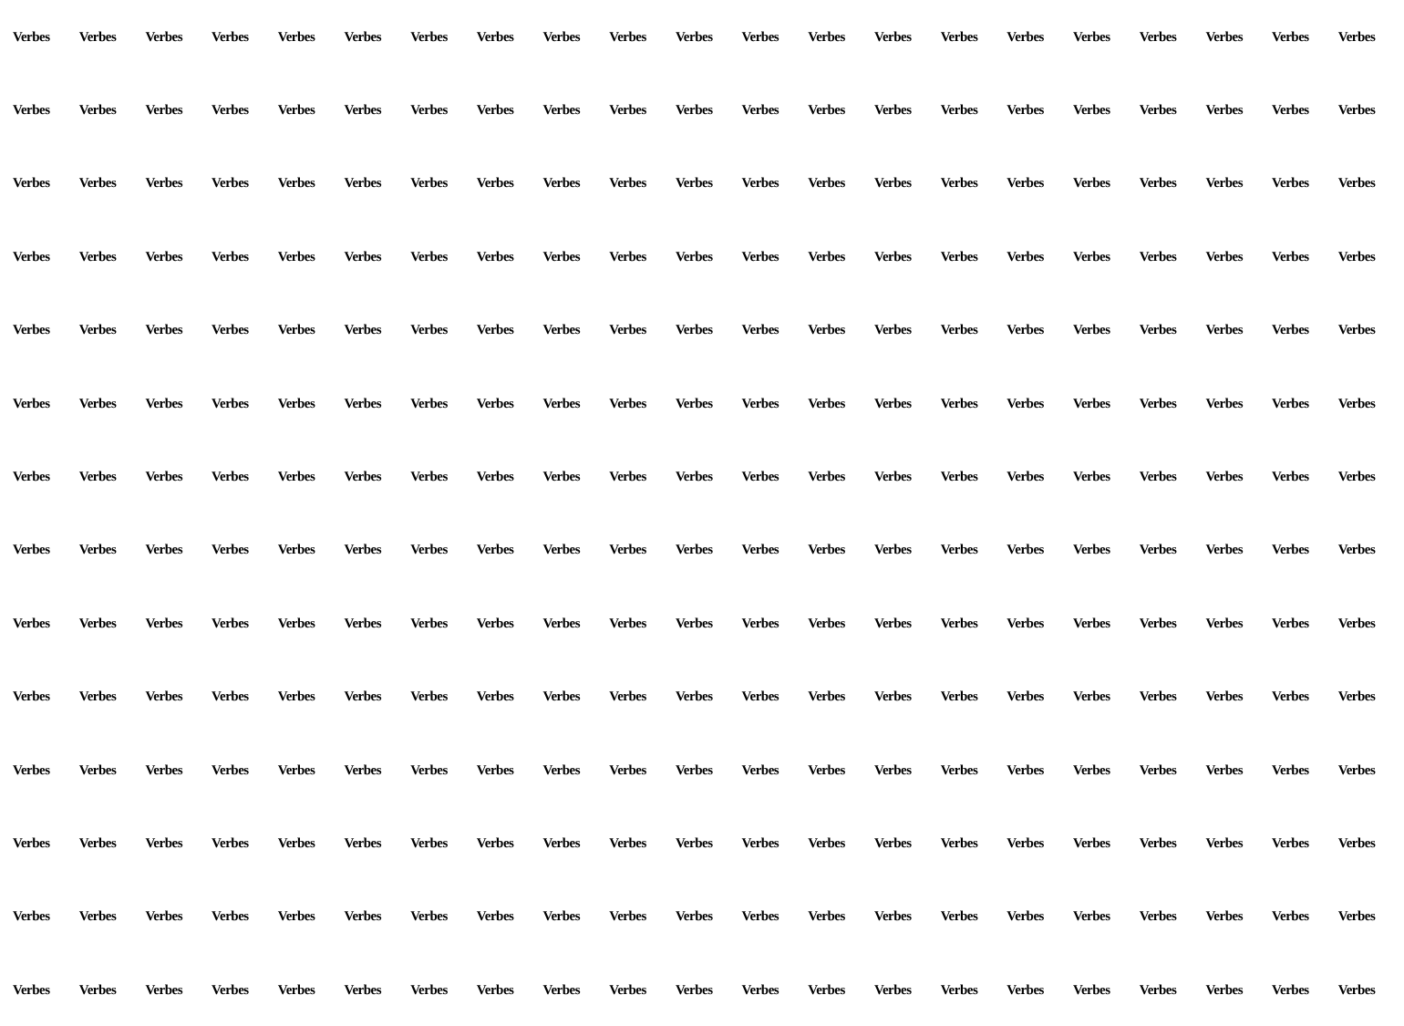Verbes Verbes Verbes Verbes Verbes Verbes Verbes Verbes Verbes Verbes Verbes Verbes Verbes Verbes Verbes Verbes Verbes Verbes Verbes Verbes Verbes
Verbes Verbes Verbes Verbes Verbes Verbes Verbes Verbes Verbes Verbes Verbes Verbes Verbes Verbes Verbes Verbes Verbes Verbes Verbes Verbes Verbes
Verbes Verbes Verbes Verbes Verbes Verbes Verbes Verbes Verbes Verbes Verbes Verbes Verbes Verbes Verbes Verbes Verbes Verbes Verbes Verbes Verbes
Verbes Verbes Verbes Verbes Verbes Verbes Verbes Verbes Verbes Verbes Verbes Verbes Verbes Verbes Verbes Verbes Verbes Verbes Verbes Verbes Verbes
Verbes Verbes Verbes Verbes Verbes Verbes Verbes Verbes Verbes Verbes Verbes Verbes Verbes Verbes Verbes Verbes Verbes Verbes Verbes Verbes Verbes
Verbes Verbes Verbes Verbes Verbes Verbes Verbes Verbes Verbes Verbes Verbes Verbes Verbes Verbes Verbes Verbes Verbes Verbes Verbes Verbes Verbes
Verbes Verbes Verbes Verbes Verbes Verbes Verbes Verbes Verbes Verbes Verbes Verbes Verbes Verbes Verbes Verbes Verbes Verbes Verbes Verbes Verbes
Verbes Verbes Verbes Verbes Verbes Verbes Verbes Verbes Verbes Verbes Verbes Verbes Verbes Verbes Verbes Verbes Verbes Verbes Verbes Verbes Verbes
Verbes Verbes Verbes Verbes Verbes Verbes Verbes Verbes Verbes Verbes Verbes Verbes Verbes Verbes Verbes Verbes Verbes Verbes Verbes Verbes Verbes
Verbes Verbes Verbes Verbes Verbes Verbes Verbes Verbes Verbes Verbes Verbes Verbes Verbes Verbes Verbes Verbes Verbes Verbes Verbes Verbes Verbes
Verbes Verbes Verbes Verbes Verbes Verbes Verbes Verbes Verbes Verbes Verbes Verbes Verbes Verbes Verbes Verbes Verbes Verbes Verbes Verbes Verbes
Verbes Verbes Verbes Verbes Verbes Verbes Verbes Verbes Verbes Verbes Verbes Verbes Verbes Verbes Verbes Verbes Verbes Verbes Verbes Verbes Verbes
Verbes Verbes Verbes Verbes Verbes Verbes Verbes Verbes Verbes Verbes Verbes Verbes Verbes Verbes Verbes Verbes Verbes Verbes Verbes Verbes Verbes
Verbes Verbes Verbes Verbes Verbes Verbes Verbes Verbes Verbes Verbes Verbes Verbes Verbes Verbes Verbes Verbes Verbes Verbes Verbes Verbes Verbes